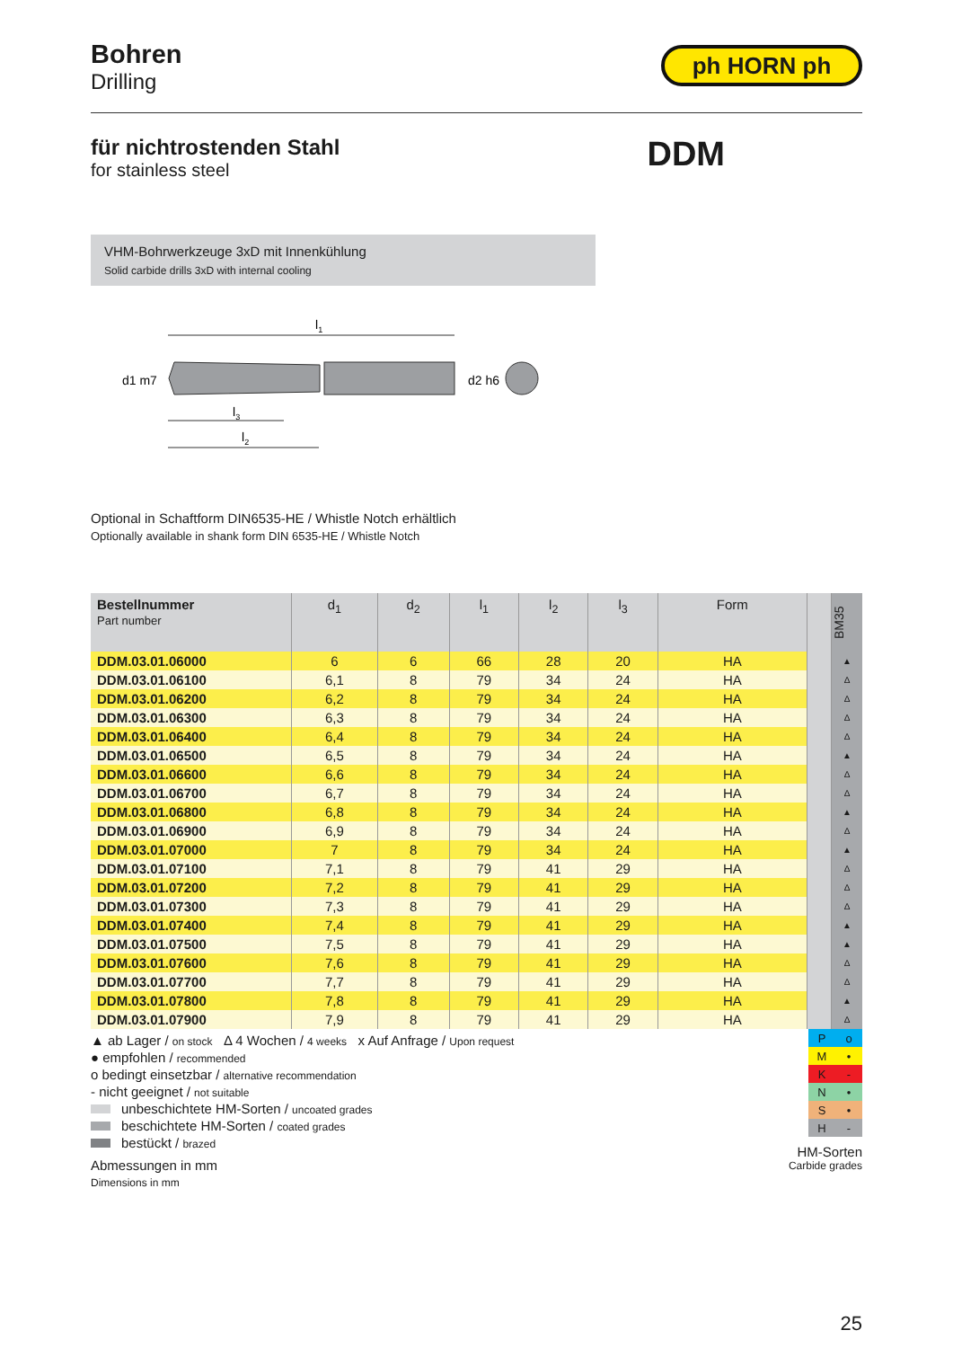Bohren
Drilling
ph HORN ph
für nichtrostenden Stahl
for stainless steel
DDM
VHM-Bohrwerkzeuge 3xD mit Innenkühlung
Solid carbide drills 3xD with internal cooling
l1
l3
l2
d1 m7
d2 h6
Optional in Schaftform DIN6535-HE / Whistle Notch erhältlich
Optionally available in shank form DIN 6535-HE / Whistle Notch
| Bestellnummer Part number | d<sub>1</sub> | d<sub>2</sub> | l<sub>1</sub> | l<sub>2</sub> | l<sub>3</sub> | Form | | BM35 |
| --- | --- | --- | --- | --- | --- | --- | --- | --- |
| DDM.03.01.06000 | 6 | 6 | 66 | 28 | 20 | HA | | ▲ |
| DDM.03.01.06100 | 6,1 | 8 | 79 | 34 | 24 | HA | | Δ |
| DDM.03.01.06200 | 6,2 | 8 | 79 | 34 | 24 | HA | | Δ |
| DDM.03.01.06300 | 6,3 | 8 | 79 | 34 | 24 | HA | | Δ |
| DDM.03.01.06400 | 6,4 | 8 | 79 | 34 | 24 | HA | | Δ |
| DDM.03.01.06500 | 6,5 | 8 | 79 | 34 | 24 | HA | | ▲ |
| DDM.03.01.06600 | 6,6 | 8 | 79 | 34 | 24 | HA | | Δ |
| DDM.03.01.06700 | 6,7 | 8 | 79 | 34 | 24 | HA | | Δ |
| DDM.03.01.06800 | 6,8 | 8 | 79 | 34 | 24 | HA | | ▲ |
| DDM.03.01.06900 | 6,9 | 8 | 79 | 34 | 24 | HA | | Δ |
| DDM.03.01.07000 | 7 | 8 | 79 | 34 | 24 | HA | | ▲ |
| DDM.03.01.07100 | 7,1 | 8 | 79 | 41 | 29 | HA | | Δ |
| DDM.03.01.07200 | 7,2 | 8 | 79 | 41 | 29 | HA | | Δ |
| DDM.03.01.07300 | 7,3 | 8 | 79 | 41 | 29 | HA | | Δ |
| DDM.03.01.07400 | 7,4 | 8 | 79 | 41 | 29 | HA | | ▲ |
| DDM.03.01.07500 | 7,5 | 8 | 79 | 41 | 29 | HA | | ▲ |
| DDM.03.01.07600 | 7,6 | 8 | 79 | 41 | 29 | HA | | Δ |
| DDM.03.01.07700 | 7,7 | 8 | 79 | 41 | 29 | HA | | Δ |
| DDM.03.01.07800 | 7,8 | 8 | 79 | 41 | 29 | HA | | ▲ |
| DDM.03.01.07900 | 7,9 | 8 | 79 | 41 | 29 | HA | | Δ |
▲ ab Lager / on stock Δ 4 Wochen / 4 weeks x Auf Anfrage / Upon request
● empfohlen / recommended
o bedingt einsetzbar / alternative recommendation
- nicht geeignet / not suitable
unbeschichtete HM-Sorten / uncoated grades
beschichtete HM-Sorten / coated grades
bestückt / brazed
Abmessungen in mm
Dimensions in mm
| P | o |
| M | • |
| K | - |
| N | • |
| S | • |
| H | - |
HM-Sorten
Carbide grades
25